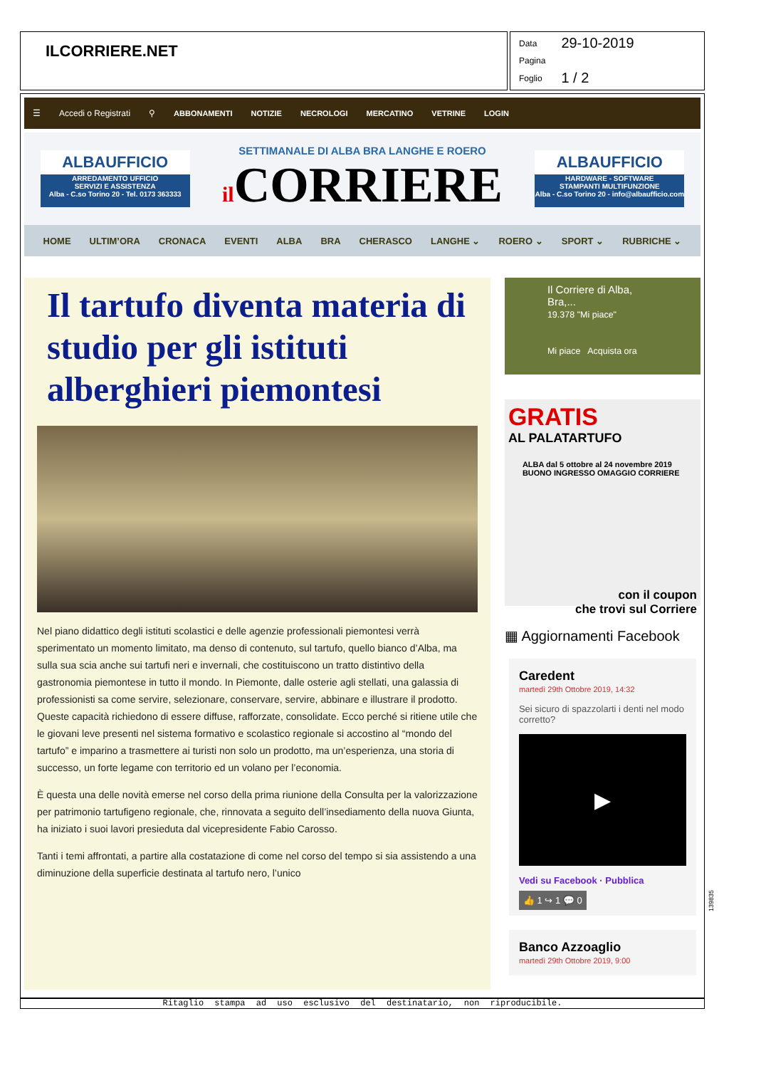ILCORRIERE.NET
| Data | 29-10-2019 |
| Pagina | |
| Foglio | 1 / 2 |
☰ Accedi o Registrati ⚲ ABBONAMENTI NOTIZIE NECROLOGI MERCATINO VETRINE LOGIN
ALBAUFFICIO
ARREDAMENTO UFFICIO
SERVIZI E ASSISTENZA
Alba - C.so Torino 20 - Tel. 0173 363333
SETTIMANALE DI ALBA BRA LANGHE E ROERO
il CORRIERE
ALBAUFFICIO
HARDWARE - SOFTWARE
STAMPANTI MULTIFUNZIONE
Alba - C.so Torino 20 - info@albaufficio.com
HOME ULTIM’ORA CRONACA EVENTI ALBA BRA CHERASCO LANGHE ⌄ ROERO ⌄ SPORT ⌄ RUBRICHE ⌄
Il tartufo diventa materia di studio per gli istituti alberghieri piemontesi
Nel piano didattico degli istituti scolastici e delle agenzie professionali piemontesi verrà sperimentato un momento limitato, ma denso di contenuto, sul tartufo, quello bianco d’Alba, ma sulla sua scia anche sui tartufi neri e invernali, che costituiscono un tratto distintivo della gastronomia piemontese in tutto il mondo. In Piemonte, dalle osterie agli stellati, una galassia di professionisti sa come servire, selezionare, conservare, servire, abbinare e illustrare il prodotto. Queste capacità richiedono di essere diffuse, rafforzate, consolidate. Ecco perché si ritiene utile che le giovani leve presenti nel sistema formativo e scolastico regionale si accostino al “mondo del tartufo” e imparino a trasmettere ai turisti non solo un prodotto, ma un’esperienza, una storia di successo, un forte legame con territorio ed un volano per l’economia.
È questa una delle novità emerse nel corso della prima riunione della Consulta per la valorizzazione per patrimonio tartufigeno regionale, che, rinnovata a seguito dell’insediamento della nuova Giunta, ha iniziato i suoi lavori presieduta dal vicepresidente Fabio Carosso.
Tanti i temi affrontati, a partire alla costatazione di come nel corso del tempo si sia assistendo a una diminuzione della superficie destinata al tartufo nero, l’unico
Il Corriere di Alba, Bra,...
19.378 "Mi piace"
Mi piace Acquista ora
GRATIS
AL PALATARTUFO
ALBA dal 5 ottobre al 24 novembre 2019
BUONO INGRESSO OMAGGIO CORRIERE
con il coupon
che trovi sul Corriere
▦ Aggiornamenti Facebook
Caredent
martedì 29th Ottobre 2019, 14:32
Sei sicuro di spazzolarti i denti nel modo corretto?
▶
Vedi su Facebook · Pubblica
👍 1 ↪ 1 💬 0
Banco Azzoaglio
martedì 29th Ottobre 2019, 9:00
Ritaglio stampa ad uso esclusivo del destinatario, non riproducibile.
139835